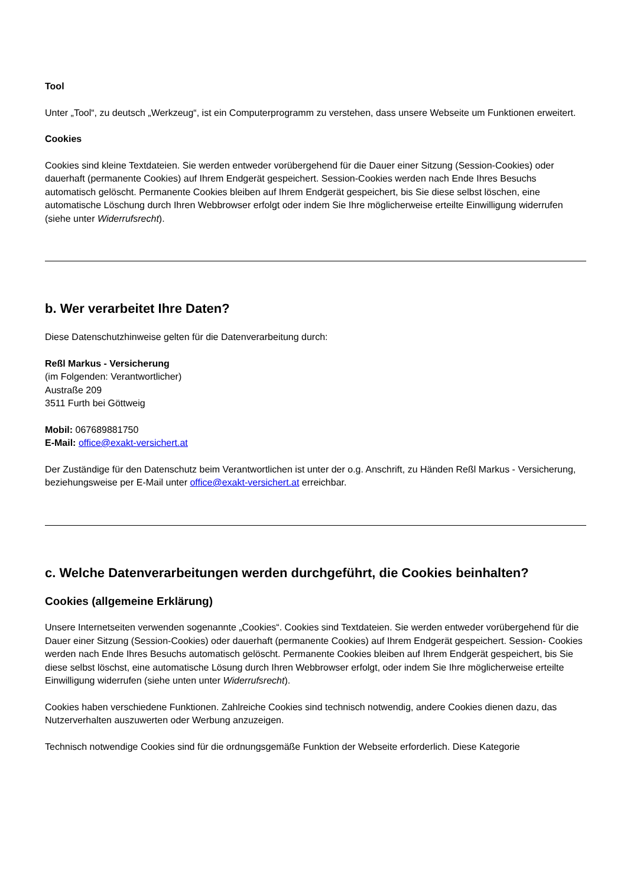Tool
Unter „Tool“, zu deutsch „Werkzeug“, ist ein Computerprogramm zu verstehen, dass unsere Webseite um Funktionen erweitert.
Cookies
Cookies sind kleine Textdateien. Sie werden entweder vorübergehend für die Dauer einer Sitzung (Session-Cookies) oder dauerhaft (permanente Cookies) auf Ihrem Endgerät gespeichert. Session-Cookies werden nach Ende Ihres Besuchs automatisch gelöscht. Permanente Cookies bleiben auf Ihrem Endgerät gespeichert, bis Sie diese selbst löschen, eine automatische Löschung durch Ihren Webbrowser erfolgt oder indem Sie Ihre möglicherweise erteilte Einwilligung widerrufen (siehe unter Widerrufsrecht).
b. Wer verarbeitet Ihre Daten?
Diese Datenschutzhinweise gelten für die Datenverarbeitung durch:
Reßl Markus - Versicherung
(im Folgenden: Verantwortlicher)
Austraße 209
3511 Furth bei Göttweig
Mobil: 067689881750
E-Mail: office@exakt-versichert.at
Der Zuständige für den Datenschutz beim Verantwortlichen ist unter der o.g. Anschrift, zu Händen Reßl Markus - Versicherung, beziehungsweise per E-Mail unter office@exakt-versichert.at erreichbar.
c. Welche Datenverarbeitungen werden durchgeführt, die Cookies beinhalten?
Cookies (allgemeine Erklärung)
Unsere Internetseiten verwenden sogenannte „Cookies“. Cookies sind Textdateien. Sie werden entweder vorübergehend für die Dauer einer Sitzung (Session-Cookies) oder dauerhaft (permanente Cookies) auf Ihrem Endgerät gespeichert. Session- Cookies werden nach Ende Ihres Besuchs automatisch gelöscht. Permanente Cookies bleiben auf Ihrem Endgerät gespeichert, bis Sie diese selbst löschst, eine automatische Lösung durch Ihren Webbrowser erfolgt, oder indem Sie Ihre möglicherweise erteilte Einwilligung widerrufen (siehe unten unter Widerrufsrecht).
Cookies haben verschiedene Funktionen. Zahlreiche Cookies sind technisch notwendig, andere Cookies dienen dazu, das Nutzerverhalten auszuwerten oder Werbung anzuzeigen.
Technisch notwendige Cookies sind für die ordnungsgemäße Funktion der Webseite erforderlich. Diese Kategorie